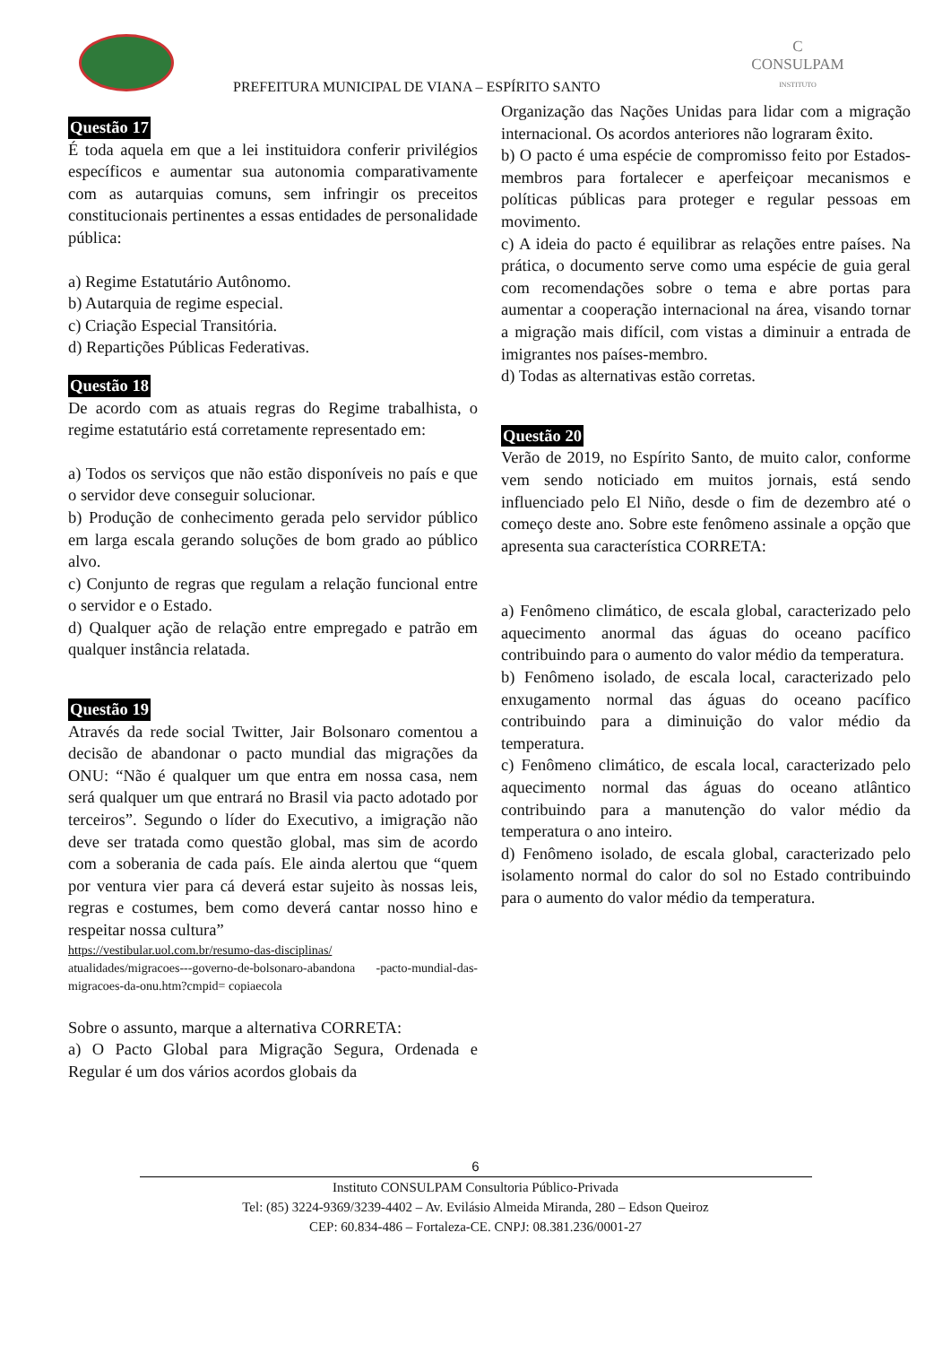C
CONSULPAM
INSTITUTO
PREFEITURA MUNICIPAL DE VIANA – ESPÍRITO SANTO
Questão 17
É toda aquela em que a lei instituidora conferir privilégios específicos e aumentar sua autonomia comparativamente com as autarquias comuns, sem infringir os preceitos constitucionais pertinentes a essas entidades de personalidade pública:
a) Regime Estatutário Autônomo.
b) Autarquia de regime especial.
c) Criação Especial Transitória.
d) Repartições Públicas Federativas.
Questão 18
De acordo com as atuais regras do Regime trabalhista, o regime estatutário está corretamente representado em:
a) Todos os serviços que não estão disponíveis no país e que o servidor deve conseguir solucionar.
b) Produção de conhecimento gerada pelo servidor público em larga escala gerando soluções de bom grado ao público alvo.
c) Conjunto de regras que regulam a relação funcional entre o servidor e o Estado.
d) Qualquer ação de relação entre empregado e patrão em qualquer instância relatada.
Questão 19
Através da rede social Twitter, Jair Bolsonaro comentou a decisão de abandonar o pacto mundial das migrações da ONU: “Não é qualquer um que entra em nossa casa, nem será qualquer um que entrará no Brasil via pacto adotado por terceiros”. Segundo o líder do Executivo, a imigração não deve ser tratada como questão global, mas sim de acordo com a soberania de cada país. Ele ainda alertou que “quem por ventura vier para cá deverá estar sujeito às nossas leis, regras e costumes, bem como deverá cantar nosso hino e respeitar nossa cultura”
https://vestibular.uol.com.br/resumo-das-disciplinas/
atualidades/migracoes---governo-de-bolsonaro-abandona -pacto-mundial-das-migracoes-da-onu.htm?cmpid= copiaecola
Sobre o assunto, marque a alternativa CORRETA:
a) O Pacto Global para Migração Segura, Ordenada e Regular é um dos vários acordos globais da
Organização das Nações Unidas para lidar com a migração internacional. Os acordos anteriores não lograram êxito.
b) O pacto é uma espécie de compromisso feito por Estados-membros para fortalecer e aperfeiçoar mecanismos e políticas públicas para proteger e regular pessoas em movimento.
c) A ideia do pacto é equilibrar as relações entre países. Na prática, o documento serve como uma espécie de guia geral com recomendações sobre o tema e abre portas para aumentar a cooperação internacional na área, visando tornar a migração mais difícil, com vistas a diminuir a entrada de imigrantes nos países-membro.
d) Todas as alternativas estão corretas.
Questão 20
Verão de 2019, no Espírito Santo, de muito calor, conforme vem sendo noticiado em muitos jornais, está sendo influenciado pelo El Niño, desde o fim de dezembro até o começo deste ano. Sobre este fenômeno assinale a opção que apresenta sua característica CORRETA:
a) Fenômeno climático, de escala global, caracterizado pelo aquecimento anormal das águas do oceano pacífico contribuindo para o aumento do valor médio da temperatura.
b) Fenômeno isolado, de escala local, caracterizado pelo enxugamento normal das águas do oceano pacífico contribuindo para a diminuição do valor médio da temperatura.
c) Fenômeno climático, de escala local, caracterizado pelo aquecimento normal das águas do oceano atlântico contribuindo para a manutenção do valor médio da temperatura o ano inteiro.
d) Fenômeno isolado, de escala global, caracterizado pelo isolamento normal do calor do sol no Estado contribuindo para o aumento do valor médio da temperatura.
6
Instituto CONSULPAM Consultoria Público-Privada
Tel: (85) 3224-9369/3239-4402 – Av. Evilásio Almeida Miranda, 280 – Edson Queiroz
CEP: 60.834-486 – Fortaleza-CE. CNPJ: 08.381.236/0001-27